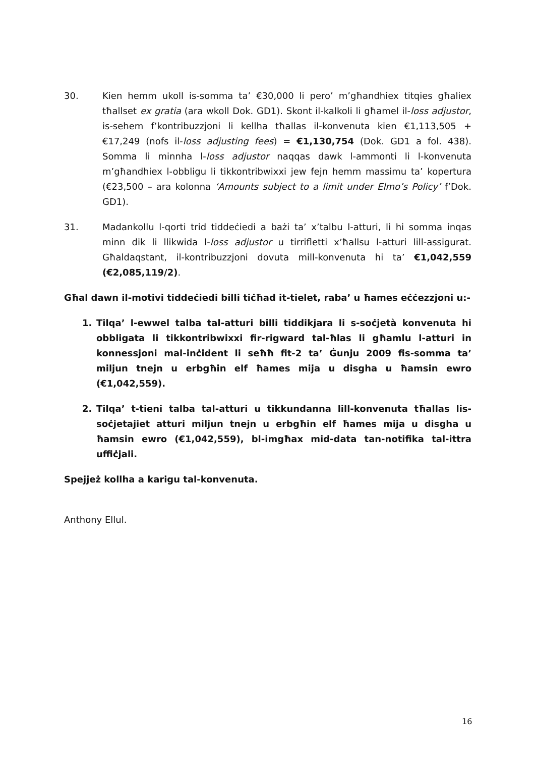30. Kien hemm ukoll is-somma ta’ €30,000 li pero’ m’għandhiex titqies għaliex tħallset ex gratia (ara wkoll Dok. GD1). Skont il-kalkoli li għamel il-loss adjustor, is-sehem f’kontribuzzjoni li kellha tħallas il-konvenuta kien €1,113,505 + €17,249 (nofs il-loss adjusting fees) = €1,130,754 (Dok. GD1 a fol. 438). Somma li minnha l-loss adjustor naqqas dawk l-ammonti li l-konvenuta m’għandhiex l-obbligu li tikkontribwixxi jew fejn hemm massimu ta’ kopertura (€23,500 – ara kolonna ‘Amounts subject to a limit under Elmo’s Policy’ f’Dok. GD1).
31. Madankollu l-qorti trid tiddeċiedi a bażi ta’ x’talbu l-atturi, li hi somma inqas minn dik li llikwida l-loss adjustor u tirrifletti x’ħallsu l-atturi lill-assigurat. Għaldaqstant, il-kontribuzzjoni dovuta mill-konvenuta hi ta’ €1,042,559 (€2,085,119/2).
Għal dawn il-motivi tiddeċiedi billi tiċħad it-tielet, raba’ u ħames eċċezzjoni u:-
1. Tilqa’ l-ewwel talba tal-atturi billi tiddikjara li s-soċjetà konvenuta hi obbligata li tikkontribwixxi fir-rigward tal-ħlas li għamlu l-atturi in konnessjoni mal-inċident li seħħ fit-2 ta’ Ġunju 2009 fis-somma ta’ miljun tnejn u erbgħin elf ħames mija u disgha u ħamsin ewro (€1,042,559).
2. Tilqa’ t-tieni talba tal-atturi u tikkundanna lill-konvenuta tħallas lis-soċjetajiet atturi miljun tnejn u erbgħin elf ħames mija u disgha u ħamsin ewro (€1,042,559), bl-imgħax mid-data tan-notifika tal-ittra uffiċjali.
Spejjeż kollha a karigu tal-konvenuta.
Anthony Ellul.
16